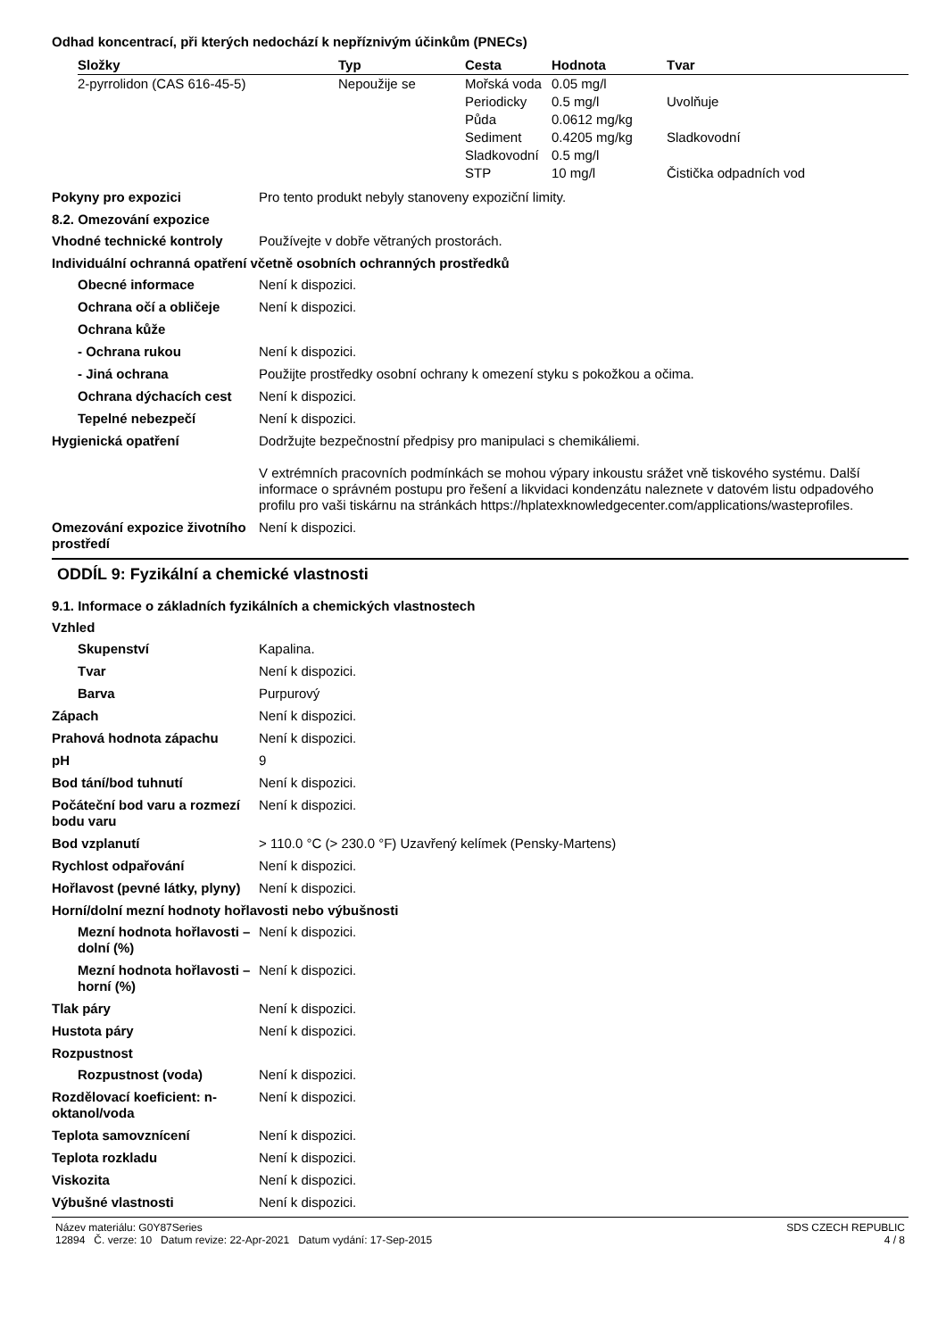Odhad koncentrací, při kterých nedochází k nepříznivým účinkům (PNECs)
| Složky | Typ | Cesta | Hodnota | Tvar |
| --- | --- | --- | --- | --- |
| 2-pyrrolidon (CAS 616-45-5) | Nepoužije se | Mořská voda | 0.05 mg/l | |
| | | Periodicky | 0.5 mg/l | Uvolňuje |
| | | Půda | 0.0612 mg/kg | |
| | | Sediment | 0.4205 mg/kg | Sladkovodní |
| | | Sladkovodní | 0.5 mg/l | |
| | | STP | 10 mg/l | Čistička odpadních vod |
Pokyny pro expozici Pro tento produkt nebyly stanoveny expoziční limity.
8.2. Omezování expozice
Vhodné technické kontroly Používejte v dobře větraných prostorách.
Individuální ochranná opatření včetně osobních ochranných prostředků
Obecné informace Není k dispozici.
Ochrana očí a obličeje Není k dispozici.
Ochrana kůže
- Ochrana rukou Není k dispozici.
- Jiná ochrana Použijte prostředky osobní ochrany k omezení styku s pokožkou a očima.
Ochrana dýchacích cest Není k dispozici.
Tepelné nebezpečí Není k dispozici.
Hygienická opatření Dodržujte bezpečnostní předpisy pro manipulaci s chemikáliemi.
V extrémních pracovních podmínkách se mohou výpary inkoustu srážet vně tiskového systému. Další informace o správném postupu pro řešení a likvidaci kondenzátu naleznete v datovém listu odpadového profilu pro vaši tiskárnu na stránkách https://hplatexknowledgecenter.com/applications/wasteprofiles.
Omezování expozice životního prostředí
Není k dispozici.
ODDÍL 9: Fyzikální a chemické vlastnosti
9.1. Informace o základních fyzikálních a chemických vlastnostech
Vzhled
Skupenství Kapalina.
Tvar Není k dispozici.
Barva Purpurový
Zápach Není k dispozici.
Prahová hodnota zápachu Není k dispozici.
pH 9
Bod tání/bod tuhnutí Není k dispozici.
Počáteční bod varu a rozmezí bodu varu
Není k dispozici.
Bod vzplanutí > 110.0 °C (> 230.0 °F) Uzavřený kelímek (Pensky-Martens)
Rychlost odpařování Není k dispozici.
Hořlavost (pevné látky, plyny)
Není k dispozici.
Horní/dolní mezní hodnoty hořlavosti nebo výbušnosti
Mezní hodnota hořlavosti – dolní (%)
Není k dispozici.
Mezní hodnota hořlavosti – horní (%)
Není k dispozici.
Tlak páry Není k dispozici.
Hustota páry Není k dispozici.
Rozpustnost
Rozpustnost (voda) Není k dispozici.
Rozdělovací koeficient: n-oktanol/voda
Není k dispozici.
Teplota samovznícení Není k dispozici.
Teplota rozkladu Není k dispozici.
Viskozita Není k dispozici.
Výbušné vlastnosti Není k dispozici.
Název materiálu: G0Y87Series
12894 Č. verze: 10 Datum revize: 22-Apr-2021 Datum vydání: 17-Sep-2015
SDS CZECH REPUBLIC
4 / 8